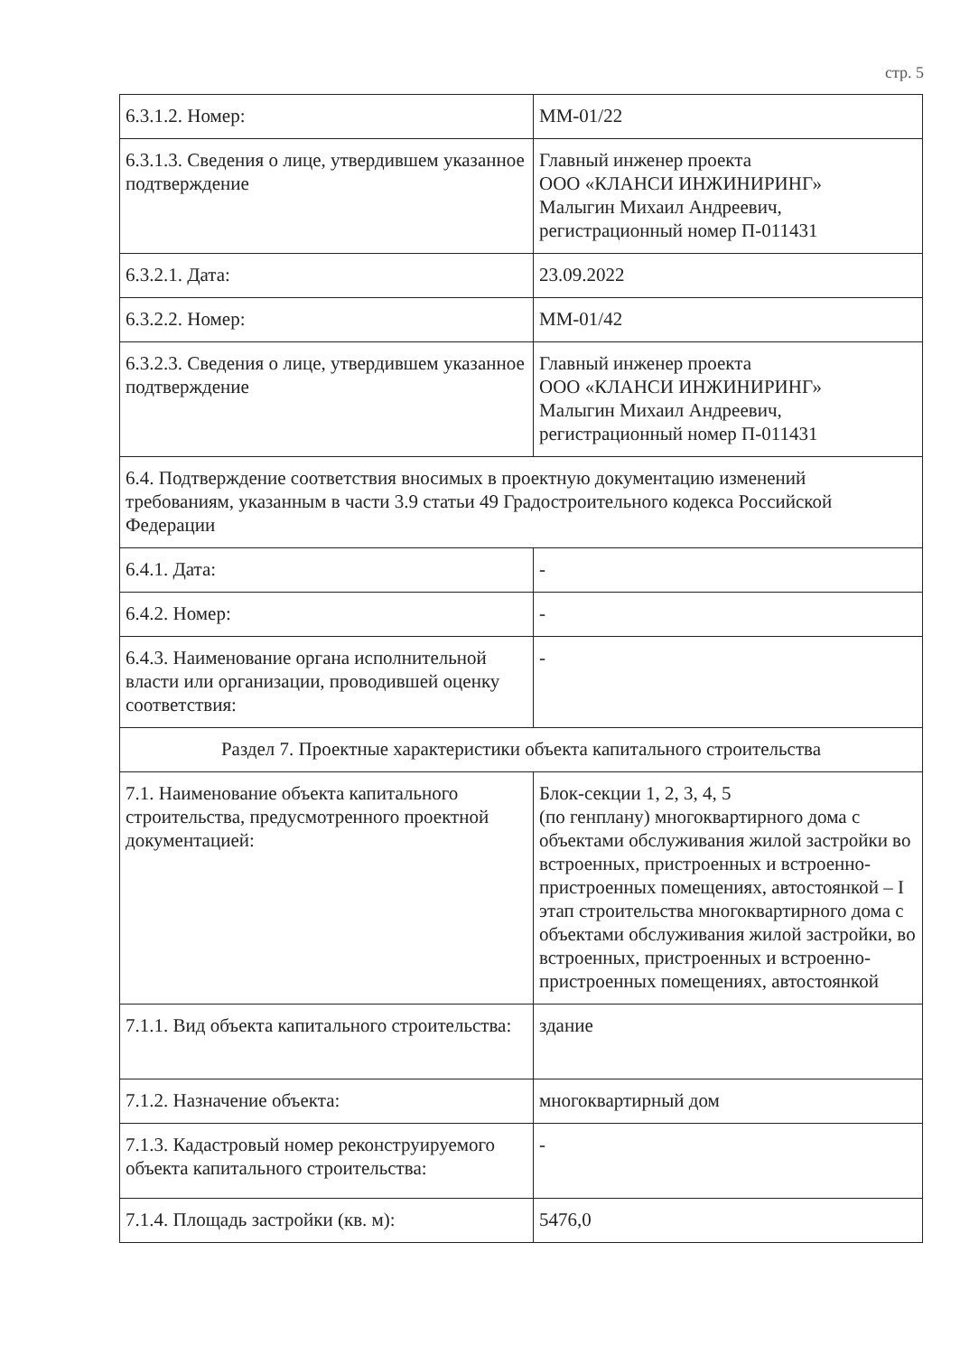стр. 5
| 6.3.1.2. Номер: | ММ-01/22 |
| 6.3.1.3. Сведения о лице, утвердившем указанное подтверждение | Главный инженер проекта ООО «КЛАНСИ ИНЖИНИРИНГ» Малыгин Михаил Андреевич, регистрационный номер П-011431 |
| 6.3.2.1. Дата: | 23.09.2022 |
| 6.3.2.2. Номер: | ММ-01/42 |
| 6.3.2.3. Сведения о лице, утвердившем указанное подтверждение | Главный инженер проекта ООО «КЛАНСИ ИНЖИНИРИНГ» Малыгин Михаил Андреевич, регистрационный номер П-011431 |
| 6.4. Подтверждение соответствия вносимых в проектную документацию изменений требованиям, указанным в части 3.9 статьи 49 Градостроительного кодекса Российской Федерации | |
| 6.4.1. Дата: | - |
| 6.4.2. Номер: | - |
| 6.4.3. Наименование органа исполнительной власти или организации, проводившей оценку соответствия: | - |
| Раздел 7. Проектные характеристики объекта капитального строительства | |
| 7.1. Наименование объекта капитального строительства, предусмотренного проектной документацией: | Блок-секции 1, 2, 3, 4, 5 (по генплану) многоквартирного дома с объектами обслуживания жилой застройки во встроенных, пристроенных и встроенно-пристроенных помещениях, автостоянкой – I этап строительства многоквартирного дома с объектами обслуживания жилой застройки, во встроенных, пристроенных и встроенно-пристроенных помещениях, автостоянкой |
| 7.1.1. Вид объекта капитального строительства: | здание |
| 7.1.2. Назначение объекта: | многоквартирный дом |
| 7.1.3. Кадастровый номер реконструируемого объекта капитального строительства: | - |
| 7.1.4. Площадь застройки (кв. м): | 5476,0 |